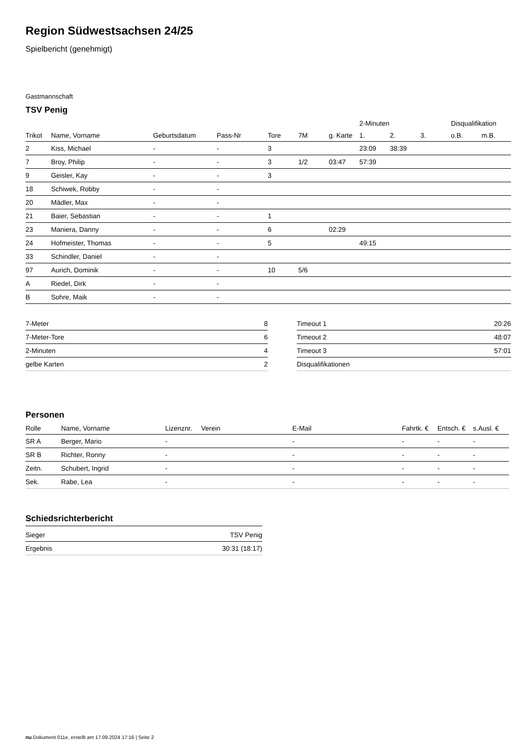Region Südwestsachsen 24/25
Spielbericht (genehmigt)
Gastmannschaft
TSV Penig
| | | | | | | | 2-Minuten | | | Disqualifikation | |
| --- | --- | --- | --- | --- | --- | --- | --- | --- | --- | --- | --- |
| Trikot | Name, Vorname | Geburtsdatum | Pass-Nr | Tore | 7M | g. Karte | 1. | 2. | 3. | o.B. | m.B. |
| 2 | Kiss, Michael | - | - | 3 | | | 23:09 | 38:39 | | | |
| 7 | Broy, Philip | - | - | 3 | 1/2 | 03:47 | 57:39 | | | | |
| 9 | Geisler, Kay | - | - | 3 | | | | | | | |
| 18 | Schiwek, Robby | - | - | | | | | | | | |
| 20 | Mädler, Max | - | - | | | | | | | | |
| 21 | Baier, Sebastian | - | - | 1 | | | | | | | |
| 23 | Maniera, Danny | - | - | 6 | | 02:29 | | | | | |
| 24 | Hofmeister, Thomas | - | - | 5 | | | 49:15 | | | | |
| 33 | Schindler, Daniel | - | - | | | | | | | | |
| 97 | Aurich, Dominik | - | - | 10 | 5/6 | | | | | | |
| A | Riedel, Dirk | - | - | | | | | | | | |
| B | Sohre, Maik | - | - | | | | | | | | |
| 7-Meter | 8 |
| 7-Meter-Tore | 6 |
| 2-Minuten | 4 |
| gelbe Karten | 2 |
| Timeout 1 | 20:26 |
| Timeout 2 | 48:07 |
| Timeout 3 | 57:01 |
| Disqualifikationen | |
Personen
| Rolle | Name, Vorname | Lizenznr. | Verein | E-Mail | Fahrtk. € | Entsch. € | s.Ausl. € |
| --- | --- | --- | --- | --- | --- | --- | --- |
| SR A | Berger, Mario | - | | - | - | - | - |
| SR B | Richter, Ronny | - | | - | - | - | - |
| Zeitn. | Schubert, Ingrid | - | | - | - | - | - |
| Sek. | Rabe, Lea | - | | - | - | - | - |
Schiedsrichterbericht
| Sieger | TSV Penig |
| Ergebnis | 30:31 (18:17) |
nu.Dokument 011e, erstellt am 17.09.2024 17:16 | Seite 2